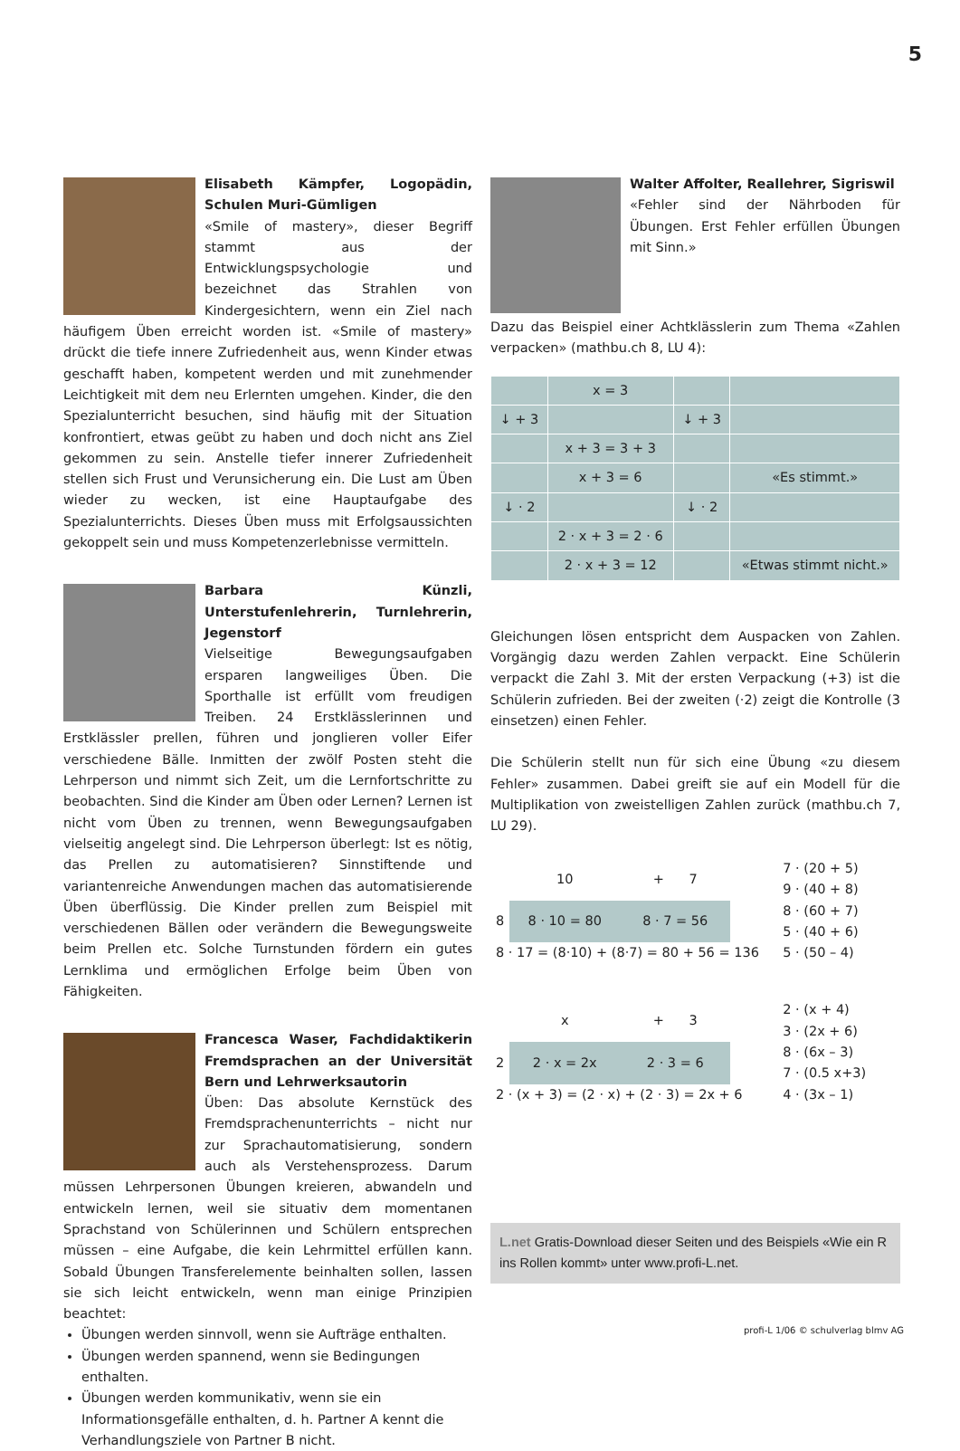5
Elisabeth Kämpfer, Logopädin, Schulen Muri-Gümligen
«Smile of mastery», dieser Begriff stammt aus der Entwicklungspsychologie und bezeichnet das Strahlen von Kindergesichtern, wenn ein Ziel nach häufigem Üben erreicht worden ist. «Smile of mastery» drückt die tiefe innere Zufriedenheit aus, wenn Kinder etwas geschafft haben, kompetent werden und mit zunehmender Leichtigkeit mit dem neu Erlernten umgehen. Kinder, die den Spezialunterricht besuchen, sind häufig mit der Situation konfrontiert, etwas geübt zu haben und doch nicht ans Ziel gekommen zu sein. Anstelle tiefer innerer Zufriedenheit stellen sich Frust und Verunsicherung ein. Die Lust am Üben wieder zu wecken, ist eine Hauptaufgabe des Spezialunterrichts. Dieses Üben muss mit Erfolgsaussichten gekoppelt sein und muss Kompetenzerlebnisse vermitteln.
Barbara Künzli, Unterstufenlehrerin, Turnlehrerin, Jegenstorf
Vielseitige Bewegungsaufgaben ersparen langweiliges Üben. Die Sporthalle ist erfüllt vom freudigen Treiben. 24 Erstklässlerinnen und Erstklässler prellen, führen und jonglieren voller Eifer verschiedene Bälle. Inmitten der zwölf Posten steht die Lehrperson und nimmt sich Zeit, um die Lernfortschritte zu beobachten. Sind die Kinder am Üben oder Lernen? Lernen ist nicht vom Üben zu trennen, wenn Bewegungsaufgaben vielseitig angelegt sind. Die Lehrperson überlegt: Ist es nötig, das Prellen zu automatisieren? Sinnstiftende und variantenreiche Anwendungen machen das automatisierende Üben überflüssig. Die Kinder prellen zum Beispiel mit verschiedenen Bällen oder verändern die Bewegungsweite beim Prellen etc. Solche Turnstunden fördern ein gutes Lernklima und ermöglichen Erfolge beim Üben von Fähigkeiten.
Francesca Waser, Fachdidaktikerin Fremdsprachen an der Universität Bern und Lehrwerksautorin
Üben: Das absolute Kernstück des Fremdsprachenunterrichts – nicht nur zur Sprachautomatisierung, sondern auch als Verstehensprozess. Darum müssen Lehrpersonen Übungen kreieren, abwandeln und entwickeln lernen, weil sie situativ dem momentanen Sprachstand von Schülerinnen und Schülern entsprechen müssen – eine Aufgabe, die kein Lehrmittel erfüllen kann. Sobald Übungen Transferelemente beinhalten sollen, lassen sie sich leicht entwickeln, wenn man einige Prinzipien beachtet:
Übungen werden sinnvoll, wenn sie Aufträge enthalten.
Übungen werden spannend, wenn sie Bedingungen enthalten.
Übungen werden kommunikativ, wenn sie ein Informationsgefälle enthalten, d. h. Partner A kennt die Verhandlungsziele von Partner B nicht.
Walter Affolter, Reallehrer, Sigriswil
«Fehler sind der Nährboden für Übungen. Erst Fehler erfüllen Übungen mit Sinn.»
Dazu das Beispiel einer Achtklässlerin zum Thema «Zahlen verpacken» (mathbu.ch 8, LU 4):
| | x = 3 | | |
| ↓ + 3 | | ↓ + 3 | |
| | x + 3 = 3 + 3 | | |
| | x + 3 = 6 | | «Es stimmt.» |
| ↓ · 2 | | ↓ · 2 | |
| | 2 · x + 3 = 2 · 6 | | |
| | 2 · x + 3 = 12 | | «Etwas stimmt nicht.» |
Gleichungen lösen entspricht dem Auspacken von Zahlen. Vorgängig dazu werden Zahlen verpackt. Eine Schülerin verpackt die Zahl 3. Mit der ersten Verpackung (+3) ist die Schülerin zufrieden. Bei der zweiten (·2) zeigt die Kontrolle (3 einsetzen) einen Fehler.
Die Schülerin stellt nun für sich eine Übung «zu diesem Fehler» zusammen. Dabei greift sie auf ein Modell für die Multiplikation von zweistelligen Zahlen zurück (mathbu.ch 7, LU 29).
| | 10 | + 7 | | 7 · (20 + 5) 9 · (40 + 8) |
| 8 | 8 · 10 = 80 | 8 · 7 = 56 | | 8 · (60 + 7) 5 · (40 + 6) |
| 8 · 17 = (8·10) + (8·7) = 80 + 56 = 136 | | | | 5 · (50 – 4) |
| | x | + 3 | | 2 · (x + 4) 3 · (2x + 6) |
| 2 | 2 · x = 2x | 2 · 3 = 6 | | 8 · (6x – 3) 7 · (0.5 x+3) |
| 2 · (x + 3) = (2 · x) + (2 · 3) = 2x + 6 | | | | 4 · (3x – 1) |
L.net Gratis-Download dieser Seiten und des Beispiels «Wie ein R ins Rollen kommt» unter www.profi-L.net.
profi-L 1/06 © schulverlag blmv AG